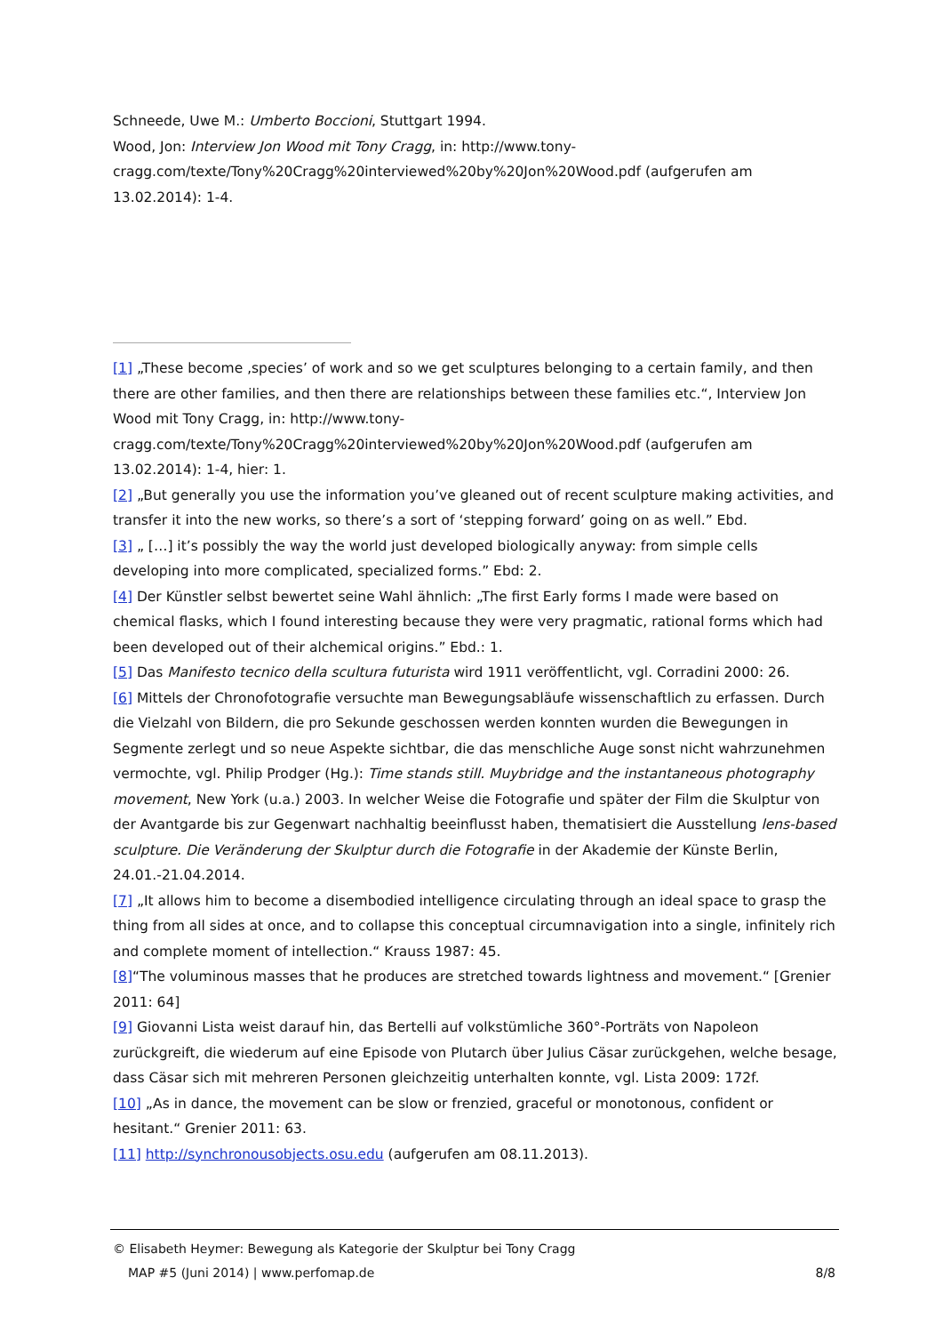Schneede, Uwe M.: Umberto Boccioni, Stuttgart 1994.
Wood, Jon: Interview Jon Wood mit Tony Cragg, in: http://www.tony-cragg.com/texte/Tony%20Cragg%20interviewed%20by%20Jon%20Wood.pdf (aufgerufen am 13.02.2014): 1-4.
[1] „These become ‚species’ of work and so we get sculptures belonging to a certain family, and then there are other families, and then there are relationships between these families etc.“, Interview Jon Wood mit Tony Cragg, in: http://www.tony-cragg.com/texte/Tony%20Cragg%20interviewed%20by%20Jon%20Wood.pdf (aufgerufen am 13.02.2014): 1-4, hier: 1.
[2] „But generally you use the information you’ve gleaned out of recent sculpture making activities, and transfer it into the new works, so there’s a sort of ‘stepping forward’ going on as well.” Ebd.
[3] „ […] it’s possibly the way the world just developed biologically anyway: from simple cells developing into more complicated, specialized forms.” Ebd: 2.
[4] Der Künstler selbst bewertet seine Wahl ähnlich: „The first Early forms I made were based on chemical flasks, which I found interesting because they were very pragmatic, rational forms which had been developed out of their alchemical origins.” Ebd.: 1.
[5] Das Manifesto tecnico della scultura futurista wird 1911 veröffentlicht, vgl. Corradini 2000: 26.
[6] Mittels der Chronofotografie versuchte man Bewegungsabläufe wissenschaftlich zu erfassen. Durch die Vielzahl von Bildern, die pro Sekunde geschossen werden konnten wurden die Bewegungen in Segmente zerlegt und so neue Aspekte sichtbar, die das menschliche Auge sonst nicht wahrzunehmen vermochte, vgl. Philip Prodger (Hg.): Time stands still. Muybridge and the instantaneous photography movement, New York (u.a.) 2003. In welcher Weise die Fotografie und später der Film die Skulptur von der Avantgarde bis zur Gegenwart nachhaltig beeinflusst haben, thematisiert die Ausstellung lens-based sculpture. Die Veränderung der Skulptur durch die Fotografie in der Akademie der Künste Berlin, 24.01.-21.04.2014.
[7] „It allows him to become a disembodied intelligence circulating through an ideal space to grasp the thing from all sides at once, and to collapse this conceptual circumnavigation into a single, infinitely rich and complete moment of intellection.“ Krauss 1987: 45.
[8]“The voluminous masses that he produces are stretched towards lightness and movement.“ [Grenier 2011: 64]
[9] Giovanni Lista weist darauf hin, das Bertelli auf volkstümliche 360°-Porträts von Napoleon zurückgreift, die wiederum auf eine Episode von Plutarch über Julius Cäsar zurückgehen, welche besage, dass Cäsar sich mit mehreren Personen gleichzeitig unterhalten konnte, vgl. Lista 2009: 172f.
[10] „As in dance, the movement can be slow or frenzied, graceful or monotonous, confident or hesitant.“ Grenier 2011: 63.
[11] http://synchronousobjects.osu.edu (aufgerufen am 08.11.2013).
© Elisabeth Heymer: Bewegung als Kategorie der Skulptur bei Tony Cragg
MAP #5 (Juni 2014) | www.perfomap.de 8/8